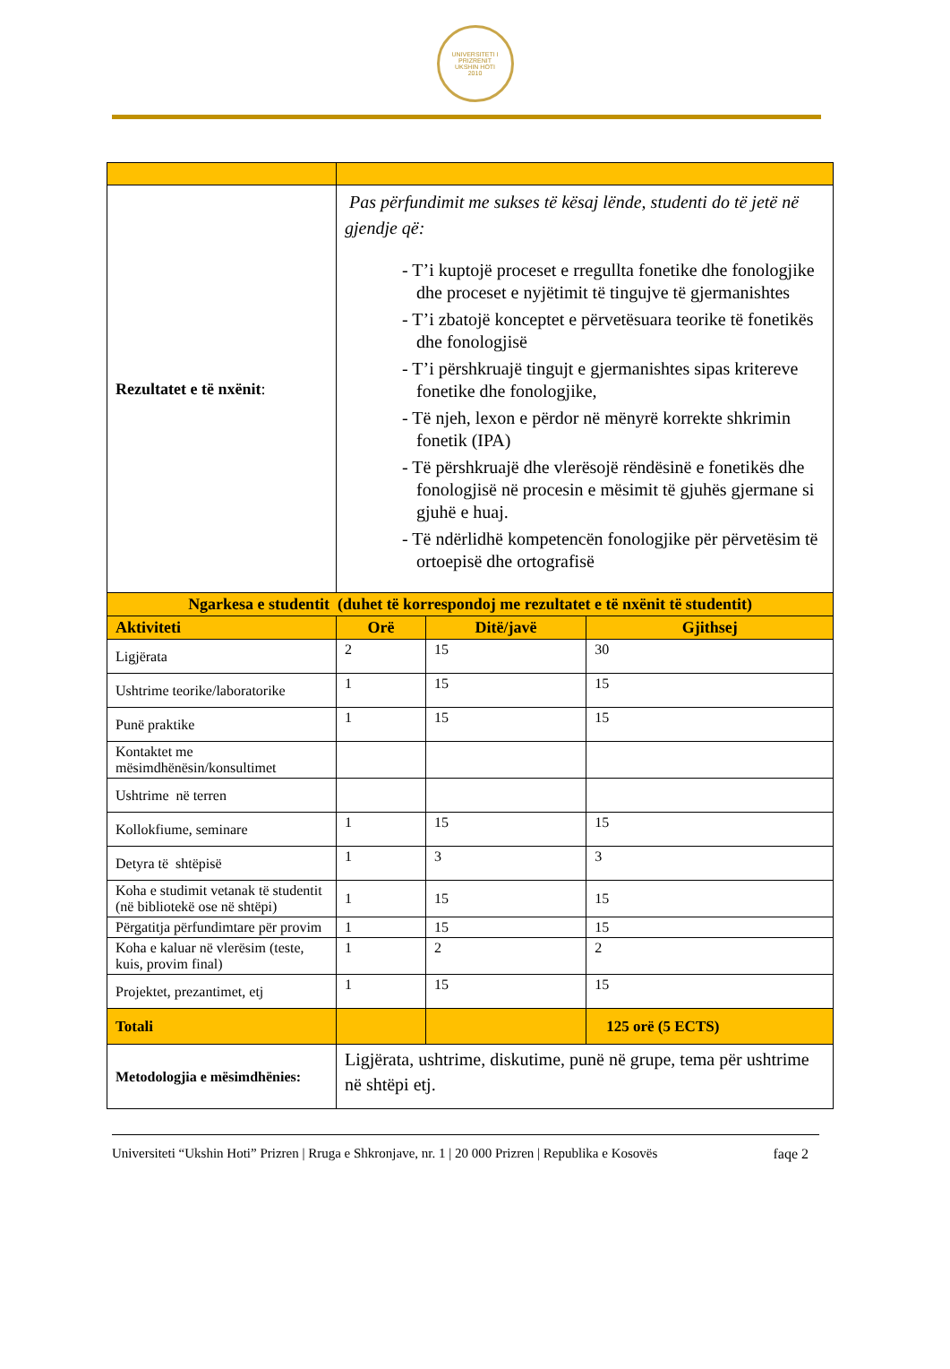UNIVERSITETI I PRIZRENIT
UKSHIN HOTI
2010
| Rezultatet e të nxënit : | Pas përfundimit me sukses të kësaj lënde, studenti do të jetë në gjendje që: - T’i kuptojë proceset e rregullta fonetike dhe fonologjike dhe proceset e nyjëtimit të tingujve të gjermanishtes - T’i zbatojë konceptet e përvetësuara teorike të fonetikës dhe fonologjisë - T’i përshkruajë tingujt e gjermanishtes sipas kritereve fonetike dhe fonologjike, - Të njeh, lexon e përdor në mënyrë korrekte shkrimin fonetik (IPA) - Të përshkruajë dhe vlerësojë rëndësinë e fonetikës dhe fonologjisë në procesin e mësimit të gjuhës gjermane si gjuhë e huaj. - Të ndërlidhë kompetencën fonologjike për përvetësim të ortoepisë dhe ortografisë | | |
| Ngarkesa e studentit (duhet të korrespondoj me rezultatet e të nxënit të studentit) | | | |
| Aktiviteti | Orë | Ditë/javë | Gjithsej |
| Ligjërata | 2 | 15 | 30 |
| Ushtrime teorike/laboratorike | 1 | 15 | 15 |
| Punë praktike | 1 | 15 | 15 |
| Kontaktet me mësimdhënësin/konsultimet | | | |
| Ushtrime në terren | | | |
| Kollokfiume, seminare | 1 | 15 | 15 |
| Detyra të shtëpisë | 1 | 3 | 3 |
| Koha e studimit vetanak të studentit (në bibliotekë ose në shtëpi) | 1 | 15 | 15 |
| Përgatitja përfundimtare për provim | 1 | 15 | 15 |
| Koha e kaluar në vlerësim (teste, kuis, provim final) | 1 | 2 | 2 |
| Projektet, prezantimet, etj | 1 | 15 | 15 |
| Totali | | | 125 orë (5 ECTS) |
| Metodologjia e mësimdhënies: | Ligjërata, ushtrime, diskutime, punë në grupe, tema për ushtrime në shtëpi etj. | | |
Universiteti “Ukshin Hoti” Prizren | Rruga e Shkronjave, nr. 1 | 20 000 Prizren | Republika e Kosovës faqe 2